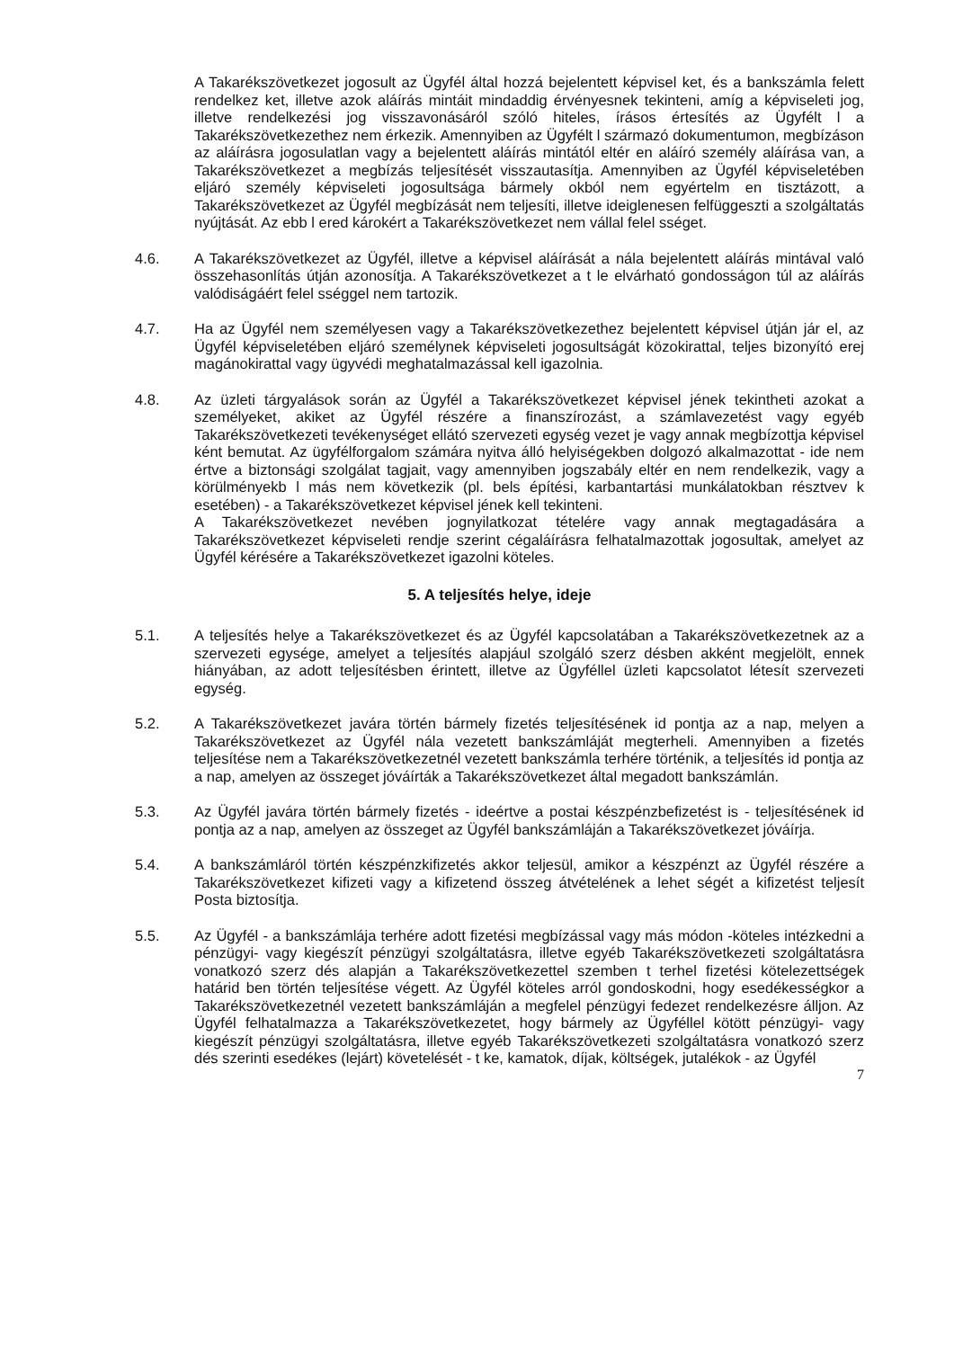A Takarékszövetkezet jogosult az Ügyfél által hozzá bejelentett képvisel ket, és a bankszámla felett rendelkez ket, illetve azok aláírás mintáit mindaddig érvényesnek tekinteni, amíg a képviseleti jog, illetve rendelkezési jog visszavonásáról szóló hiteles, írásos értesítés az Ügyfélt l a Takarékszövetkezethez nem érkezik. Amennyiben az Ügyfélt l származó dokumentumon, megbízáson az aláírásra jogosulatlan vagy a bejelentett aláírás mintától eltér en aláíró személy aláírása van, a Takarékszövetkezet a megbízás teljesítését visszautasítja. Amennyiben az Ügyfél képviseletében eljáró személy képviseleti jogosultsága bármely okból nem egyértelm en tisztázott, a Takarékszövetkezet az Ügyfél megbízását nem teljesíti, illetve ideiglenesen felfüggeszti a szolgáltatás nyújtását. Az ebb l ered károkért a Takarékszövetkezet nem vállal felel sséget.
4.6. A Takarékszövetkezet az Ügyfél, illetve a képvisel aláírását a nála bejelentett aláírás mintával való összehasonlítás útján azonosítja. A Takarékszövetkezet a t le elvárható gondosságon túl az aláírás valódiságáért felel sséggel nem tartozik.
4.7. Ha az Ügyfél nem személyesen vagy a Takarékszövetkezethez bejelentett képvisel útján jár el, az Ügyfél képviseletében eljáró személynek képviseleti jogosultságát közokirattal, teljes bizonyító erej magánokirattal vagy ügyvédi meghatalmazással kell igazolnia.
4.8. Az üzleti tárgyalások során az Ügyfél a Takarékszövetkezet képvisel jének tekintheti azokat a személyeket, akiket az Ügyfél részére a finanszírozást, a számlavezetést vagy egyéb Takarékszövetkezeti tevékenységet ellátó szervezeti egység vezet je vagy annak megbízottja képvisel ként bemutat. Az ügyfélforgalom számára nyitva álló helyiségekben dolgozó alkalmazottat - ide nem értve a biztonsági szolgálat tagjait, vagy amennyiben jogszabály eltér en nem rendelkezik, vagy a körülményekb l más nem következik (pl. bels építési, karbantartási munkálatokban résztvev k esetében) - a Takarékszövetkezet képvisel jének kell tekinteni.
A Takarékszövetkezet nevében jognyilatkozat tételére vagy annak megtagadására a Takarékszövetkezet képviseleti rendje szerint cégaláírásra felhatalmazottak jogosultak, amelyet az Ügyfél kérésére a Takarékszövetkezet igazolni köteles.
5. A teljesítés helye, ideje
5.1. A teljesítés helye a Takarékszövetkezet és az Ügyfél kapcsolatában a Takarékszövetkezetnek az a szervezeti egysége, amelyet a teljesítés alapjául szolgáló szerz désben akként megjelölt, ennek hiányában, az adott teljesítésben érintett, illetve az Ügyféllel üzleti kapcsolatot létesít szervezeti egység.
5.2. A Takarékszövetkezet javára történ bármely fizetés teljesítésének id pontja az a nap, melyen a Takarékszövetkezet az Ügyfél nála vezetett bankszámláját megterheli. Amennyiben a fizetés teljesítése nem a Takarékszövetkezetnél vezetett bankszámla terhére történik, a teljesítés id pontja az a nap, amelyen az összeget jóváírták a Takarékszövetkezet által megadott bankszámlán.
5.3. Az Ügyfél javára történ bármely fizetés - ideértve a postai készpénzbefizetést is - teljesítésének id pontja az a nap, amelyen az összeget az Ügyfél bankszámláján a Takarékszövetkezet jóváírja.
5.4. A bankszámláról történ készpénzkifizetés akkor teljesül, amikor a készpénzt az Ügyfél részére a Takarékszövetkezet kifizeti vagy a kifizetend összeg átvételének a lehet ségét a kifizetést teljesít Posta biztosítja.
5.5. Az Ügyfél - a bankszámlája terhére adott fizetési megbízással vagy más módon -köteles intézkedni a pénzügyi- vagy kiegészít pénzügyi szolgáltatásra, illetve egyéb Takarékszövetkezeti szolgáltatásra vonatkozó szerz dés alapján a Takarékszövetkezettel szemben t terhel fizetési kötelezettségek határid ben történ teljesítése végett. Az Ügyfél köteles arról gondoskodni, hogy esedékességkor a Takarékszövetkezetnél vezetett bankszámláján a megfelel pénzügyi fedezet rendelkezésre álljon. Az Ügyfél felhatalmazza a Takarékszövetkezetet, hogy bármely az Ügyféllel kötött pénzügyi- vagy kiegészít pénzügyi szolgáltatásra, illetve egyéb Takarékszövetkezeti szolgáltatásra vonatkozó szerz dés szerinti esedékes (lejárt) követelését - t ke, kamatok, díjak, költségek, jutalékok - az Ügyfél
7